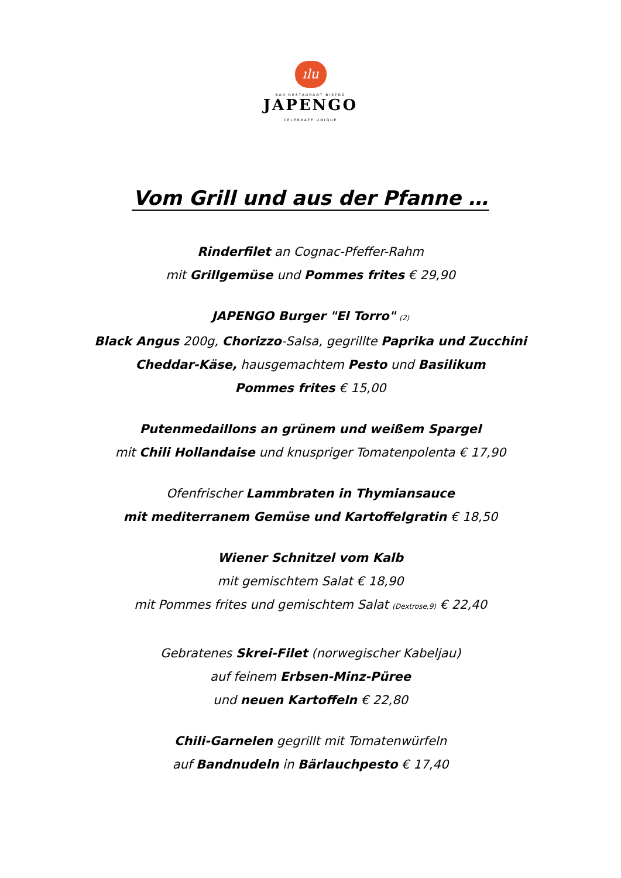ılu
BAR RESTAURANT BISTRO
JAPENGO
CELEBRATE UNIQUE
Vom Grill und aus der Pfanne …
Rinderfilet an Cognac-Pfeffer-Rahm
mit Grillgemüse und Pommes frites € 29,90
JAPENGO Burger "El Torro" (2)
Black Angus 200g, Chorizzo-Salsa, gegrillte Paprika und Zucchini
Cheddar-Käse, hausgemachtem Pesto und Basilikum
Pommes frites € 15,00
Putenmedaillons an grünem und weißem Spargel
mit Chili Hollandaise und knuspriger Tomatenpolenta € 17,90
Ofenfrischer Lammbraten in Thymiansauce
mit mediterranem Gemüse und Kartoffelgratin € 18,50
Wiener Schnitzel vom Kalb
mit gemischtem Salat € 18,90
mit Pommes frites und gemischtem Salat (Dextrose,9) € 22,40
Gebratenes Skrei-Filet (norwegischer Kabeljau)
auf feinem Erbsen-Minz-Püree
und neuen Kartoffeln € 22,80
Chili-Garnelen gegrillt mit Tomatenwürfeln
auf Bandnudeln in Bärlauchpesto € 17,40